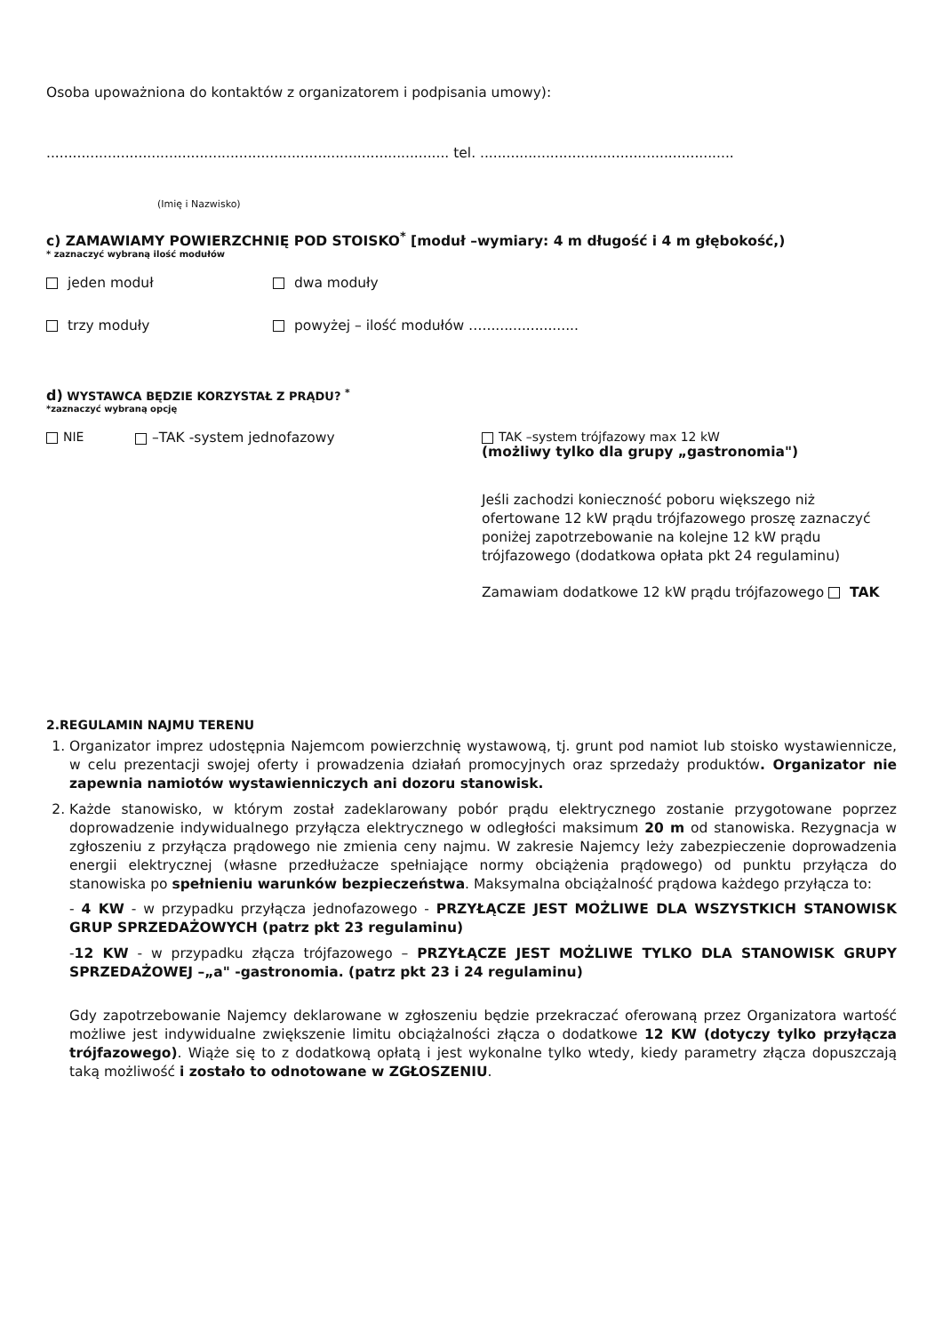Osoba upoważniona do kontaktów z organizatorem i podpisania umowy):
............................................................................................ tel. ..........................................................
(Imię i Nazwisko)
c) ZAMAWIAMY POWIERZCHNIĘ POD STOISKO<sup>*</sup> [moduł –wymiary: 4 m długość i 4 m głębokość,)
* zaznaczyć wybraną ilość modułów
jeden moduł dwa moduły
trzy moduły powyżej – ilość modułów …......................
d) WYSTAWCA BĘDZIE KORZYSTAŁ Z PRĄDU? <sup>*</sup>
*zaznaczyć wybraną opcję
NIE –TAK -system jednofazowy TAK –system trójfazowy max 12 kW
(możliwy tylko dla grupy „gastronomia")
Jeśli zachodzi konieczność poboru większego niż ofertowane 12 kW prądu trójfazowego proszę zaznaczyć poniżej zapotrzebowanie na kolejne 12 kW prądu trójfazowego (dodatkowa opłata pkt 24 regulaminu)
Zamawiam dodatkowe 12 kW prądu trójfazowego TAK
2.REGULAMIN NAJMU TERENU
1. Organizator imprez udostępnia Najemcom powierzchnię wystawową, tj. grunt pod namiot lub stoisko wystawiennicze, w celu prezentacji swojej oferty i prowadzenia działań promocyjnych oraz sprzedaży produktów. Organizator nie zapewnia namiotów wystawienniczych ani dozoru stanowisk.
2. Każde stanowisko, w którym został zadeklarowany pobór prądu elektrycznego zostanie przygotowane poprzez doprowadzenie indywidualnego przyłącza elektrycznego w odległości maksimum 20 m od stanowiska. Rezygnacja w zgłoszeniu z przyłącza prądowego nie zmienia ceny najmu. W zakresie Najemcy leży zabezpieczenie doprowadzenia energii elektrycznej (własne przedłużacze spełniające normy obciążenia prądowego) od punktu przyłącza do stanowiska po spełnieniu warunków bezpieczeństwa. Maksymalna obciążalność prądowa każdego przyłącza to:
- 4 KW - w przypadku przyłącza jednofazowego - PRZYŁĄCZE JEST MOŻLIWE DLA WSZYSTKICH STANOWISK GRUP SPRZEDAŻOWYCH (patrz pkt 23 regulaminu)
-12 KW - w przypadku złącza trójfazowego – PRZYŁĄCZE JEST MOŻLIWE TYLKO DLA STANOWISK GRUPY SPRZEDAŻOWEJ –„a" -gastronomia. (patrz pkt 23 i 24 regulaminu)
Gdy zapotrzebowanie Najemcy deklarowane w zgłoszeniu będzie przekraczać oferowaną przez Organizatora wartość możliwe jest indywidualne zwiększenie limitu obciążalności złącza o dodatkowe 12 KW (dotyczy tylko przyłącza trójfazowego). Wiąże się to z dodatkową opłatą i jest wykonalne tylko wtedy, kiedy parametry złącza dopuszczają taką możliwość i zostało to odnotowane w ZGŁOSZENIU.